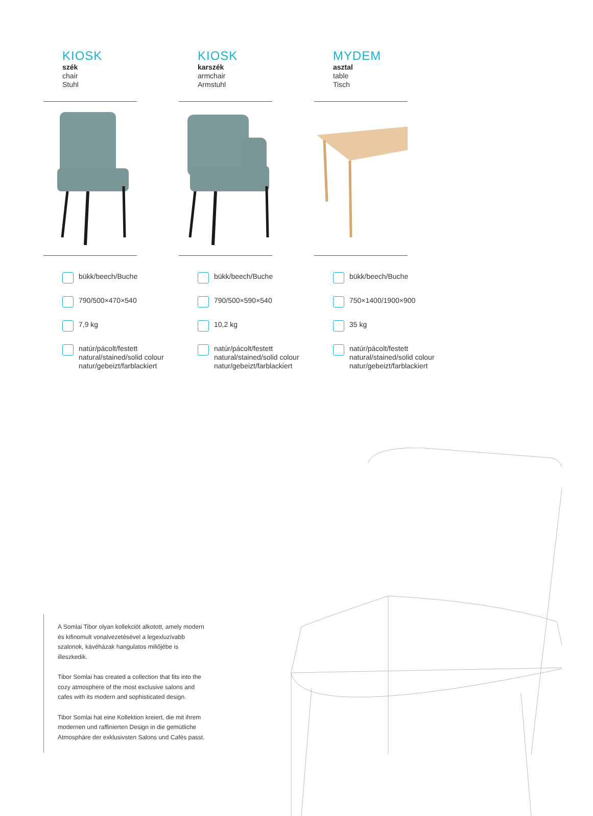KIOSK
szék
chair
Stuhl
bükk/beech/Buche
790/500×470×540
7,9 kg
natúr/pácolt/festett
natural/stained/solid colour
natur/gebeizt/farblackiert
KIOSK
karszék
armchair
Armstuhl
bükk/beech/Buche
790/500×590×540
10,2 kg
natúr/pácolt/festett
natural/stained/solid colour
natur/gebeizt/farblackiert
MYDEM
asztal
table
Tisch
bükk/beech/Buche
750×1400/1900×900
35 kg
natúr/pácolt/festett
natural/stained/solid colour
natur/gebeizt/farblackiert
A Somlai Tibor olyan kollekciót alkotott, amely modern és kifinomult vonalvezetésével a legexluzívabb szalonok, kávéházak hangulatos miliőjébe is illeszkedik.
Tibor Somlai has created a collection that fits into the cozy atmosphere of the most exclusive salons and cafes with its modern and sophisticated design.
Tibor Somlai hat eine Kollektion kreiert, die mit ihrem modernen und raffinierten Design in die gemütliche Atmosphäre der exklusivsten Salons und Cafés passt.